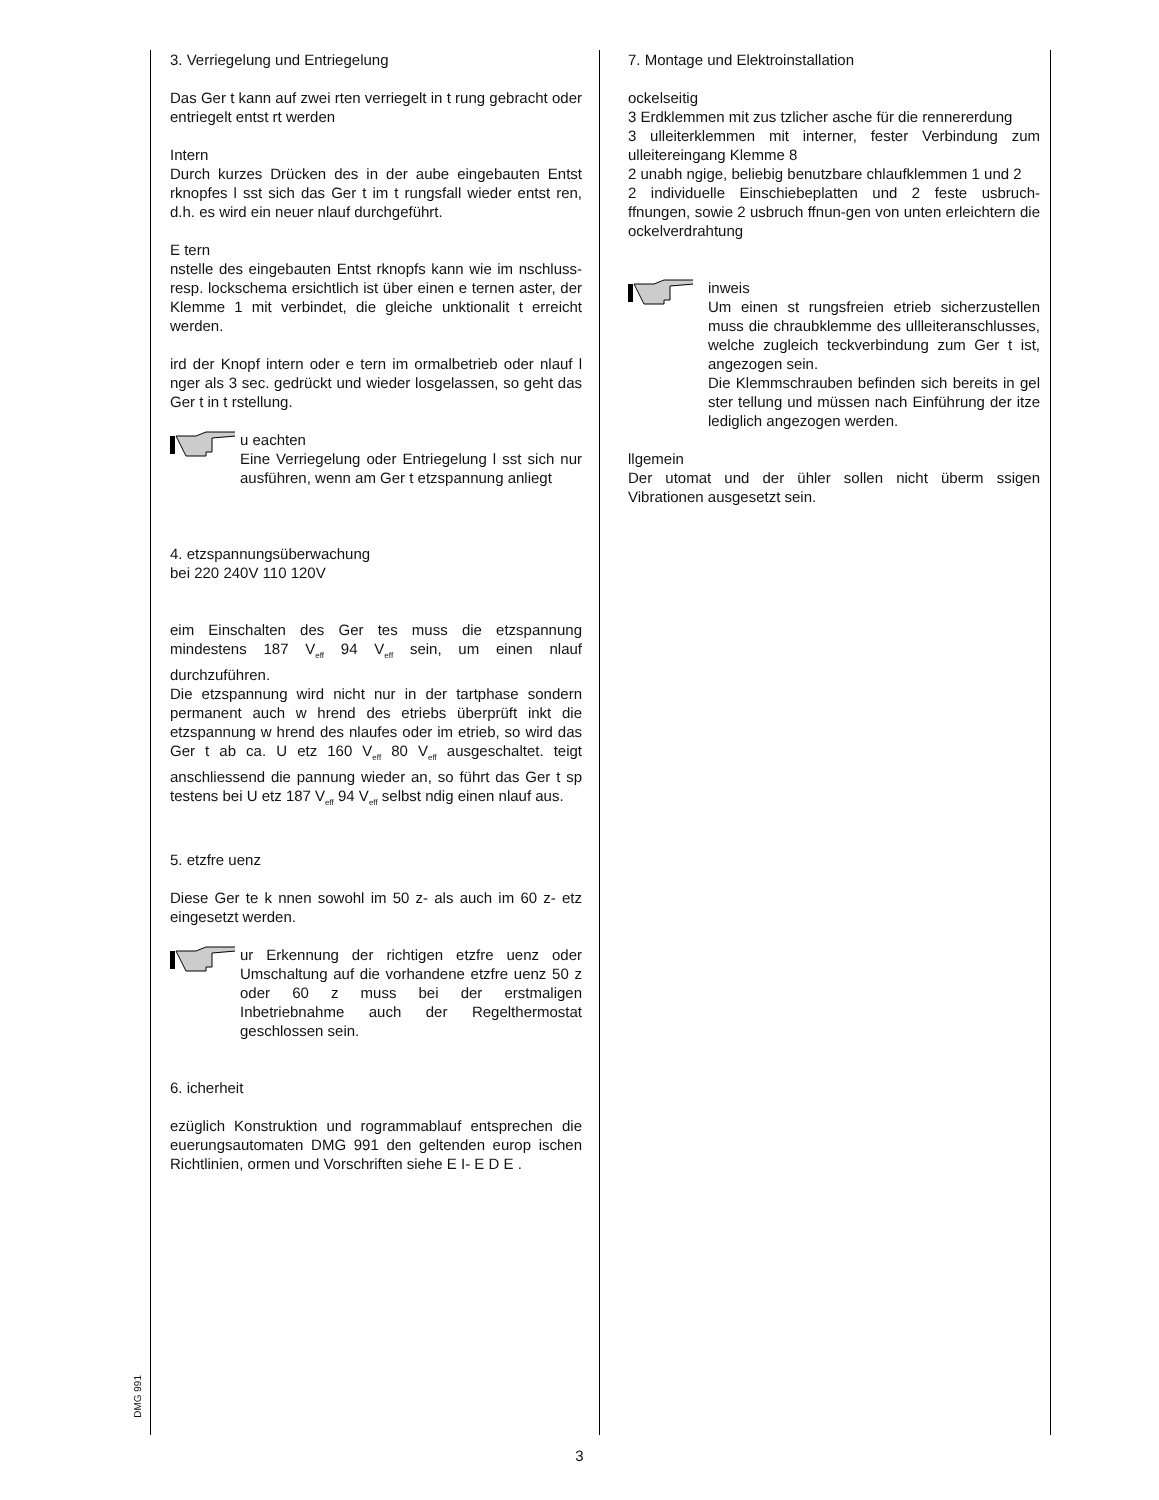3. Verriegelung und Entriegelung
Das Ger t kann auf zwei rten verriegelt in t rung gebracht oder entriegelt entst rt werden
Intern
Durch kurzes Drücken des in der aube eingebauten Entst rknopfes l sst sich das Ger t im t rungsfall wieder entst ren, d.h. es wird ein neuer nlauf durchgeführt.
E tern
nstelle des eingebauten Entst rknopfs kann wie im nschluss- resp. lockschema ersichtlich ist über einen e ternen aster, der Klemme 1 mit verbindet, die gleiche unktionalit t erreicht werden.
ird der Knopf intern oder e tern im ormalbetrieb oder nlauf l nger als 3 sec. gedrückt und wieder losgelassen, so geht das Ger t in t rstellung.
u eachten
Eine Verriegelung oder Entriegelung l sst sich nur ausführen, wenn am Ger t etzspannung anliegt
4. etzspannungsüberwachung
bei 220 240V 110 120V
eim Einschalten des Ger tes muss die etzspannung mindestens 187 V<sub>eff</sub> 94 V<sub>eff</sub> sein, um einen nlauf durchzuführen.
Die etzspannung wird nicht nur in der tartphase sondern permanent auch w hrend des etriebs überprüft inkt die etzspannung w hrend des nlaufes oder im etrieb, so wird das Ger t ab ca. U etz 160 V<sub>eff</sub> 80 V<sub>eff</sub> ausgeschaltet. teigt anschliessend die pannung wieder an, so führt das Ger t sp testens bei U etz 187 V<sub>eff</sub> 94 V<sub>eff</sub> selbst ndig einen nlauf aus.
5. etzfre uenz
Diese Ger te k nnen sowohl im 50 z- als auch im 60 z- etz eingesetzt werden.
ur Erkennung der richtigen etzfre uenz oder Umschaltung auf die vorhandene etzfre uenz 50 z oder 60 z muss bei der erstmaligen Inbetriebnahme auch der Regelthermostat geschlossen sein.
6. icherheit
ezüglich Konstruktion und rogrammablauf entsprechen die euerungsautomaten DMG 991 den geltenden europ ischen Richtlinien, ormen und Vorschriften siehe E I- E D E .
7. Montage und Elektroinstallation
ockelseitig
3 Erdklemmen mit zus tzlicher asche für die rennererdung
3 ulleiterklemmen mit interner, fester Verbindung zum ulleitereingang Klemme 8
2 unabh ngige, beliebig benutzbare chlaufklemmen 1 und 2
2 individuelle Einschiebeplatten und 2 feste usbruch- ffnungen, sowie 2 usbruch ffnun-gen von unten erleichtern die ockelverdrahtung
inweis
Um einen st rungsfreien etrieb sicherzustellen muss die chraubklemme des ullleiteranschlusses, welche zugleich teckverbindung zum Ger t ist, angezogen sein.
Die Klemmschrauben befinden sich bereits in gel ster tellung und müssen nach Einführung der itze lediglich angezogen werden.
llgemein
Der utomat und der ühler sollen nicht überm ssigen Vibrationen ausgesetzt sein.
DMG 991
3